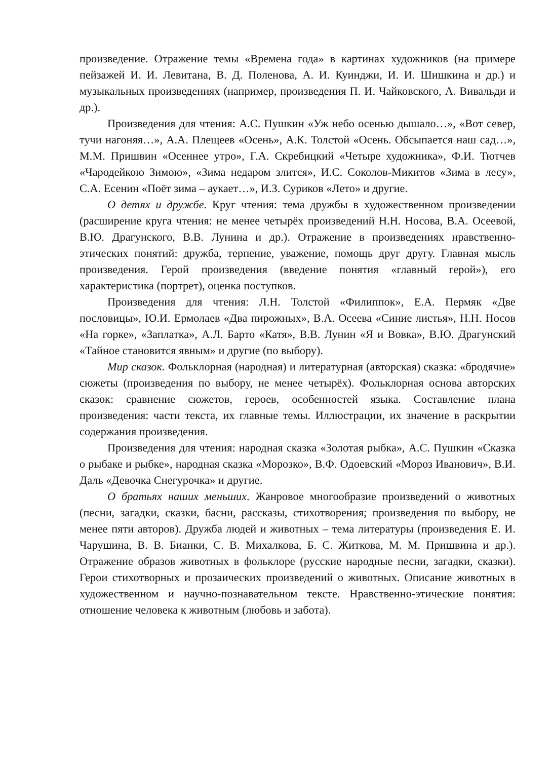произведение. Отражение темы «Времена года» в картинах художников (на примере пейзажей И. И. Левитана, В. Д. Поленова, А. И. Куинджи, И. И. Шишкина и др.) и музыкальных произведениях (например, произведения П. И. Чайковского, А. Вивальди и др.).
Произведения для чтения: А.С. Пушкин «Уж небо осенью дышало…», «Вот север, тучи нагоняя…», А.А. Плещеев «Осень», А.К. Толстой «Осень. Обсыпается наш сад…», М.М. Пришвин «Осеннее утро», Г.А. Скребицкий «Четыре художника», Ф.И. Тютчев «Чародейкою Зимою», «Зима недаром злится», И.С. Соколов-Микитов «Зима в лесу», С.А. Есенин «Поёт зима – аукает…», И.З. Суриков «Лето» и другие.
О детях и дружбе. Круг чтения: тема дружбы в художественном произведении (расширение круга чтения: не менее четырёх произведений Н.Н. Носова, В.А. Осеевой, В.Ю. Драгунского, В.В. Лунина и др.). Отражение в произведениях нравственно-этических понятий: дружба, терпение, уважение, помощь друг другу. Главная мысль произведения. Герой произведения (введение понятия «главный герой»), его характеристика (портрет), оценка поступков.
Произведения для чтения: Л.Н. Толстой «Филиппок», Е.А. Пермяк «Две пословицы», Ю.И. Ермолаев «Два пирожных», В.А. Осеева «Синие листья», Н.Н. Носов «На горке», «Заплатка», А.Л. Барто «Катя», В.В. Лунин «Я и Вовка», В.Ю. Драгунский «Тайное становится явным» и другие (по выбору).
Мир сказок. Фольклорная (народная) и литературная (авторская) сказка: «бродячие» сюжеты (произведения по выбору, не менее четырёх). Фольклорная основа авторских сказок: сравнение сюжетов, героев, особенностей языка. Составление плана произведения: части текста, их главные темы. Иллюстрации, их значение в раскрытии содержания произведения.
Произведения для чтения: народная сказка «Золотая рыбка», А.С. Пушкин «Сказка о рыбаке и рыбке», народная сказка «Морозко», В.Ф. Одоевский «Мороз Иванович», В.И. Даль «Девочка Снегурочка» и другие.
О братьях наших меньших. Жанровое многообразие произведений о животных (песни, загадки, сказки, басни, рассказы, стихотворения; произведения по выбору, не менее пяти авторов). Дружба людей и животных – тема литературы (произведения Е. И. Чарушина, В. В. Бианки, С. В. Михалкова, Б. С. Житкова, М. М. Пришвина и др.). Отражение образов животных в фольклоре (русские народные песни, загадки, сказки). Герои стихотворных и прозаических произведений о животных. Описание животных в художественном и научно-познавательном тексте. Нравственно-этические понятия: отношение человека к животным (любовь и забота).